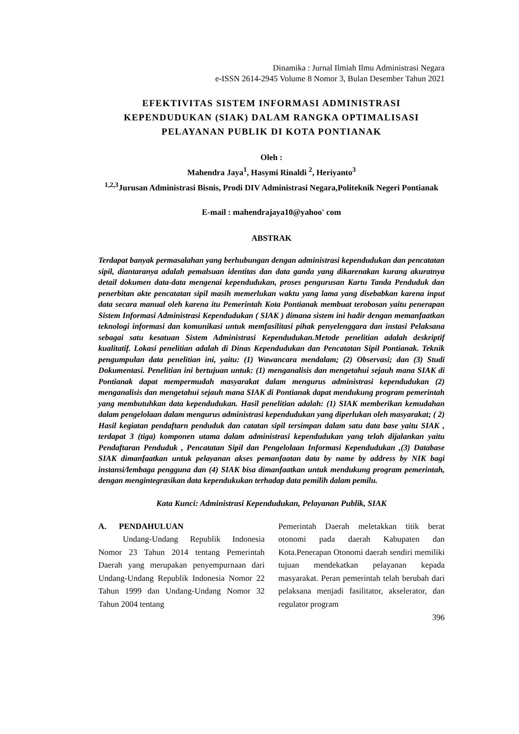Dinamika : Jurnal Ilmiah Ilmu Administrasi Negara
e-ISSN 2614-2945 Volume 8 Nomor 3, Bulan Desember Tahun 2021
EFEKTIVITAS SISTEM INFORMASI ADMINISTRASI KEPENDUDUKAN (SIAK) DALAM RANGKA OPTIMALISASI PELAYANAN PUBLIK DI KOTA PONTIANAK
Oleh :
Mahendra Jaya<sup>1</sup>, Hasymi Rinaldi <sup>2</sup>, Heriyanto<sup>3</sup>
<sup>1,2,3</sup>Jurusan Administrasi Bisnis, Prodi DIV Administrasi Negara,Politeknik Negeri Pontianak
E-mail : mahendrajaya10@yahoo' com
ABSTRAK
Terdapat banyak permasalahan yang berhubungan dengan administrasi kependudukan dan pencatatan sipil, diantaranya adalah pemalsuan identitas dan data ganda yang dikarenakan kurang akuratnya detail dokumen data-data mengenai kependudukan, proses pengurusan Kartu Tanda Penduduk dan penerbitan akte pencatatan sipil masih memerlukan waktu yang lama yang disebabkan karena input data secara manual oleh karena itu Pemerintah Kota Pontianak membuat terobosan yaitu penerapan Sistem Informasi Administrasi Kependudukan ( SIAK ) dimana sistem ini hadir dengan memanfaatkan teknologi informasi dan komunikasi untuk memfasilitasi pihak penyelenggara dan instasi Pelaksana sebagai satu kesatuan Sistem Administrasi Kependudukan.Metode penelitian adalah deskriptif kualitatif. Lokasi penelitian adalah di Dinas Kependudukan dan Pencatatan Sipil Pontianak. Teknik pengumpulan data penelitian ini, yaitu: (1) Wawancara mendalam; (2) Observasi; dan (3) Studi Dokumentasi. Penelitian ini bertujuan untuk: (1) menganalisis dan mengetahui sejauh mana SIAK di Pontianak dapat mempermudah masyarakat dalam mengurus administrasi kependudukan (2) menganalisis dan mengetahui sejauh mana SIAK di Pontianak dapat mendukung program pemerintah yang membutuhkan data kependudukan. Hasil penelitian adalah: (1) SIAK memberikan kemudahan dalam pengelolaan dalam mengurus administrasi kependudukan yang diperlukan oleh masyarakat; ( 2) Hasil kegiatan pendaftarn penduduk dan catatan sipil tersimpan dalam satu data base yaitu SIAK , terdapat 3 (tiga) komponen utama dalam administrasi kependudukan yang telah dijalankan yaitu Pendaftaran Penduduk , Pencatatan Sipil dan Pengelolaan Informasi Kependudukan ,(3) Database SIAK dimanfaatkan untuk pelayanan akses pemanfaatan data by name by address by NIK bagi instansi/lembaga pengguna dan (4) SIAK bisa dimanfaatkan untuk mendukung program pemerintah, dengan mengintegrasikan data kependukukan terhadap data pemilih dalam pemilu.
Kata Kunci: Administrasi Kependudukan, Pelayanan Publik, SIAK
A. PENDAHULUAN
Undang-Undang Republik Indonesia Nomor 23 Tahun 2014 tentang Pemerintah Daerah yang merupakan penyempurnaan dari Undang-Undang Republik Indonesia Nomor 22 Tahun 1999 dan Undang-Undang Nomor 32 Tahun 2004 tentang
Pemerintah Daerah meletakkan titik berat otonomi pada daerah Kabupaten dan Kota.Penerapan Otonomi daerah sendiri memiliki tujuan mendekatkan pelayanan kepada masyarakat. Peran pemerintah telah berubah dari pelaksana menjadi fasilitator, akselerator, dan regulator program
396